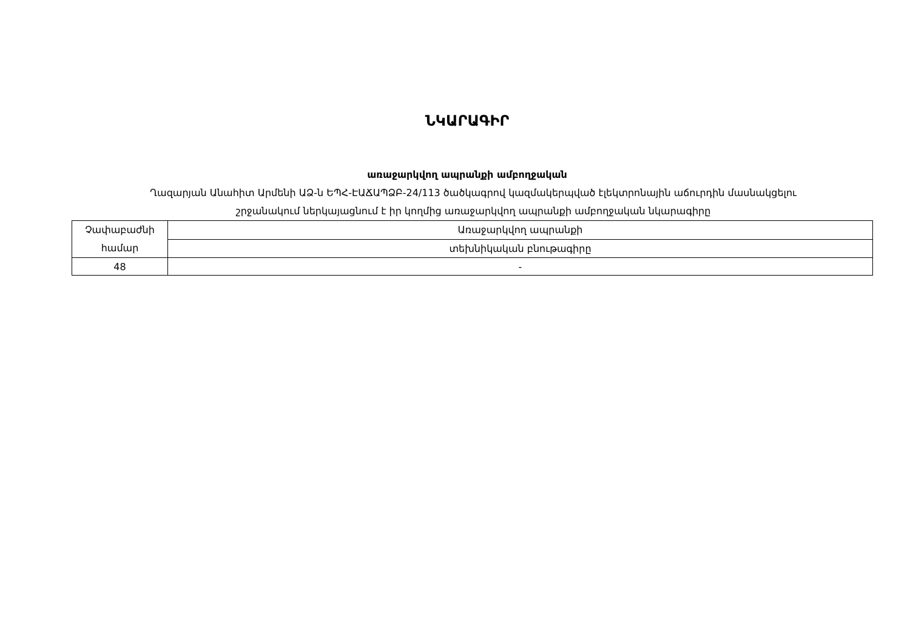ՆԿԱՐԱԳԻՐ
առաջարկվող ապրանքի ամբողջական
Ղազարյան Անահիտ Արմենի ԱՁ-ն ԵՊՀ-ԷԱՃԱՊՁԲ-24/113 ծածկագրով կազմակերպված էլեկտրոնային աճուրդին մասնակցելու
շրջանակում ներկայացնում է իր կողմից առաջարկվող ապրանքի ամբողջական նկարագիրը
| Չափաբաժնի համար | Առաջարկվող ապրանքի |
| | տեխնիկական բնութագիրը |
| 48 | - |